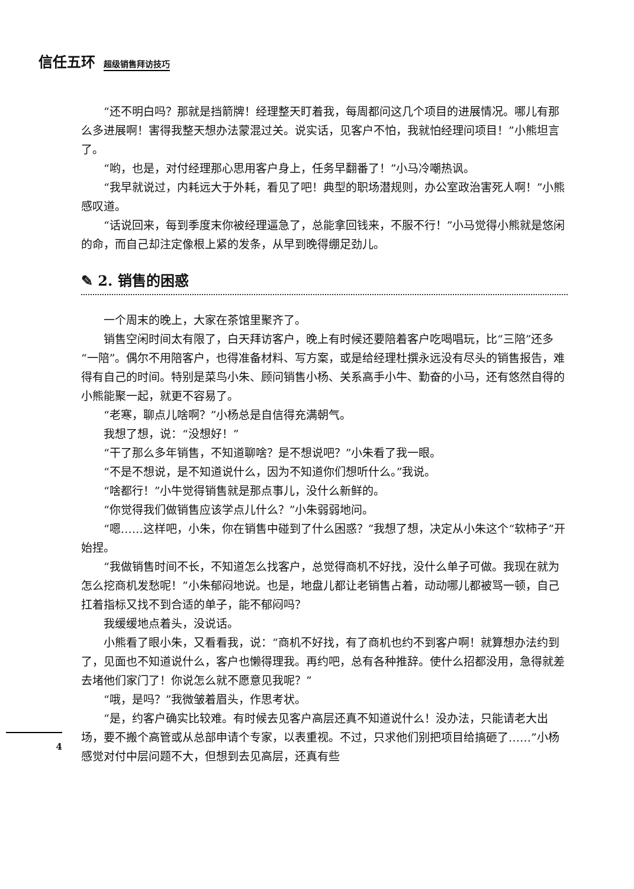信任五环 超级销售拜访技巧
“还不明白吗？那就是挡箭牌！经理整天盯着我，每周都问这几个项目的进展情况。哪儿有那么多进展啊！害得我整天想办法蒙混过关。说实话，见客户不怕，我就怕经理问项目！”小熊坦言了。
“哟，也是，对付经理那心思用客户身上，任务早翻番了！”小马冷嘲热讽。
“我早就说过，内耗远大于外耗，看见了吧！典型的职场潜规则，办公室政治害死人啊！”小熊感叹道。
“话说回来，每到季度末你被经理逼急了，总能拿回钱来，不服不行！”小马觉得小熊就是悠闲的命，而自己却注定像根上紧的发条，从早到晚得绷足劲儿。
✎ 2. 销售的困惑
一个周末的晚上，大家在茶馆里聚齐了。
销售空闲时间太有限了，白天拜访客户，晚上有时候还要陪着客户吃喝唱玩，比“三陪”还多“一陪”。偶尔不用陪客户，也得准备材料、写方案，或是给经理杜撰永远没有尽头的销售报告，难得有自己的时间。特别是菜鸟小朱、顾问销售小杨、关系高手小牛、勤奋的小马，还有悠然自得的小熊能聚一起，就更不容易了。
“老寒，聊点儿啥啊？”小杨总是自信得充满朝气。
我想了想，说：“没想好！”
“干了那么多年销售，不知道聊啥？是不想说吧？”小朱看了我一眼。
“不是不想说，是不知道说什么，因为不知道你们想听什么。”我说。
“啥都行！”小牛觉得销售就是那点事儿，没什么新鲜的。
“你觉得我们做销售应该学点儿什么？”小朱弱弱地问。
“嗯……这样吧，小朱，你在销售中碰到了什么困惑？”我想了想，决定从小朱这个“软柿子”开始捏。
“我做销售时间不长，不知道怎么找客户，总觉得商机不好找，没什么单子可做。我现在就为怎么挖商机发愁呢！”小朱郁闷地说。也是，地盘儿都让老销售占着，动动哪儿都被骂一顿，自己扛着指标又找不到合适的单子，能不郁闷吗？
我缓缓地点着头，没说话。
小熊看了眼小朱，又看看我，说：“商机不好找，有了商机也约不到客户啊！就算想办法约到了，见面也不知道说什么，客户也懒得理我。再约吧，总有各种推辞。使什么招都没用，急得就差去堵他们家门了！你说怎么就不愿意见我呢？”
“哦，是吗？”我微皱着眉头，作思考状。
“是，约客户确实比较难。有时候去见客户高层还真不知道说什么！没办法，只能请老大出场，要不搬个高管或从总部申请个专家，以表重视。不过，只求他们别把项目给搞砸了……”小杨感觉对付中层问题不大，但想到去见高层，还真有些
4